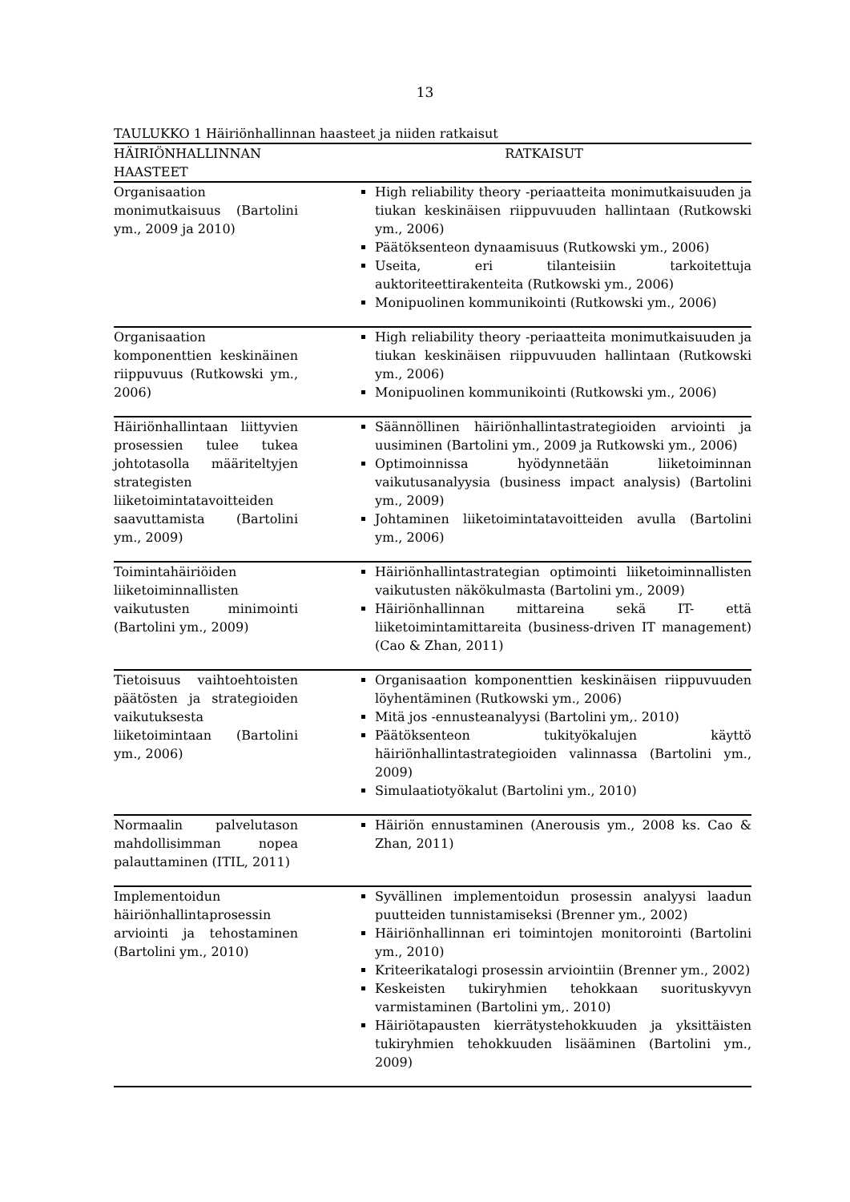13
TAULUKKO 1 Häiriönhallinnan haasteet ja niiden ratkaisut
| HÄIRIÖNHALLINNAN HAASTEET | RATKAISUT |
| --- | --- |
| Organisaation monimutkaisuus (Bartolini ym., 2009 ja 2010) | High reliability theory -periaatteita monimutkaisuuden ja tiukan keskinäisen riippuvuuden hallintaan (Rutkowski ym., 2006) Päätöksenteon dynaamisuus (Rutkowski ym., 2006) Useita, eri tilanteisiin tarkoitettuja auktoriteettirakenteita (Rutkowski ym., 2006) Monipuolinen kommunikointi (Rutkowski ym., 2006) |
| Organisaation komponenttien keskinäinen riippuvuus (Rutkowski ym., 2006) | High reliability theory -periaatteita monimutkaisuuden ja tiukan keskinäisen riippuvuuden hallintaan (Rutkowski ym., 2006) Monipuolinen kommunikointi (Rutkowski ym., 2006) |
| Häiriönhallintaan liittyvien prosessien tulee tukea johtotasolla määriteltyjen strategisten liiketoimintatavoitteiden saavuttamista (Bartolini ym., 2009) | Säännöllinen häiriönhallintastrategioiden arviointi ja uusiminen (Bartolini ym., 2009 ja Rutkowski ym., 2006) Optimoinnissa hyödynnetään liiketoiminnan vaikutusanalyysia (business impact analysis) (Bartolini ym., 2009) Johtaminen liiketoimintatavoitteiden avulla (Bartolini ym., 2006) |
| Toimintahäiriöiden liiketoiminnallisten vaikutusten minimointi (Bartolini ym., 2009) | Häiriönhallintastrategian optimointi liiketoiminnallisten vaikutusten näkökulmasta (Bartolini ym., 2009) Häiriönhallinnan mittareina sekä IT- että liiketoimintamittareita (business-driven IT management) (Cao & Zhan, 2011) |
| Tietoisuus vaihtoehtoisten päätösten ja strategioiden vaikutuksesta liiketoimintaan (Bartolini ym., 2006) | Organisaation komponenttien keskinäisen riippuvuuden löyhentäminen (Rutkowski ym., 2006) Mitä jos -ennusteanalyysi (Bartolini ym,. 2010) Päätöksenteon tukityökalujen käyttö häiriönhallintastrategioiden valinnassa (Bartolini ym., 2009) Simulaatiotyökalut (Bartolini ym., 2010) |
| Normaalin palvelutason mahdollisimman nopea palauttaminen (ITIL, 2011) | Häiriön ennustaminen (Anerousis ym., 2008 ks. Cao & Zhan, 2011) |
| Implementoidun häiriönhallintaprosessin arviointi ja tehostaminen (Bartolini ym., 2010) | Syvällinen implementoidun prosessin analyysi laadun puutteiden tunnistamiseksi (Brenner ym., 2002) Häiriönhallinnan eri toimintojen monitorointi (Bartolini ym., 2010) Kriteerikatalogi prosessin arviointiin (Brenner ym., 2002) Keskeisten tukiryhmien tehokkaan suorituskyvyn varmistaminen (Bartolini ym,. 2010) Häiriötapausten kierrätystehokkuuden ja yksittäisten tukiryhmien tehokkuuden lisääminen (Bartolini ym., 2009) |